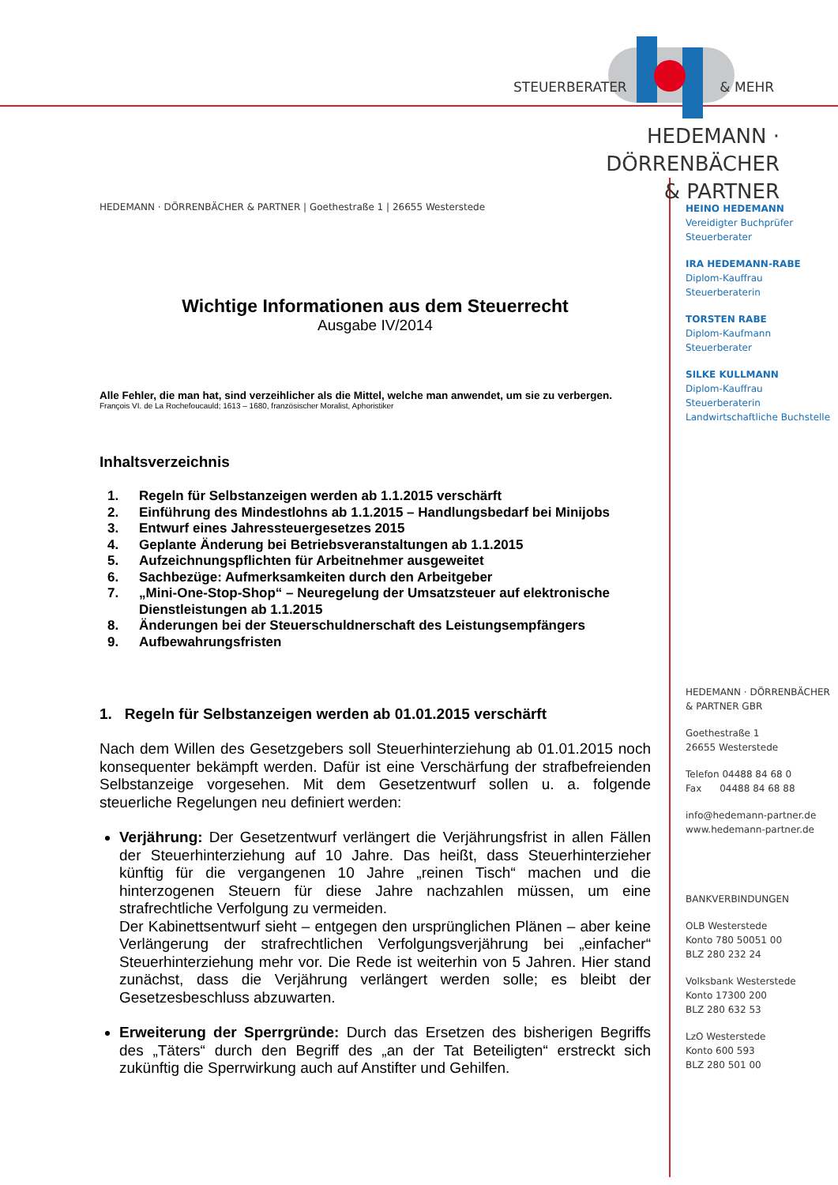STEUERBERATER & MEHR
HEDEMANN · DÖRRENBÄCHER
& PARTNER
HEDEMANN · DÖRRENBÄCHER & PARTNER | Goethestraße 1 | 26655 Westerstede
Wichtige Informationen aus dem Steuerrecht
Ausgabe IV/2014
Alle Fehler, die man hat, sind verzeihlicher als die Mittel, welche man anwendet, um sie zu verbergen.
François VI. de La Rochefoucauld; 1613 – 1680, französischer Moralist, Aphoristiker
Inhaltsverzeichnis
1. Regeln für Selbstanzeigen werden ab 1.1.2015 verschärft
2. Einführung des Mindestlohns ab 1.1.2015 – Handlungsbedarf bei Minijobs
3. Entwurf eines Jahressteuergesetzes 2015
4. Geplante Änderung bei Betriebsveranstaltungen ab 1.1.2015
5. Aufzeichnungspflichten für Arbeitnehmer ausgeweitet
6. Sachbezüge: Aufmerksamkeiten durch den Arbeitgeber
7. „Mini-One-Stop-Shop“ – Neuregelung der Umsatzsteuer auf elektronische Dienstleistungen ab 1.1.2015
8. Änderungen bei der Steuerschuldnerschaft des Leistungsempfängers
9. Aufbewahrungsfristen
1. Regeln für Selbstanzeigen werden ab 01.01.2015 verschärft
Nach dem Willen des Gesetzgebers soll Steuerhinterziehung ab 01.01.2015 noch konsequenter bekämpft werden. Dafür ist eine Verschärfung der strafbefreienden Selbstanzeige vorgesehen. Mit dem Gesetzentwurf sollen u. a. folgende steuerliche Regelungen neu definiert werden:
Verjährung: Der Gesetzentwurf verlängert die Verjährungsfrist in allen Fällen der Steuerhinterziehung auf 10 Jahre. Das heißt, dass Steuerhinterzieher künftig für die vergangenen 10 Jahre „reinen Tisch“ machen und die hinterzogenen Steuern für diese Jahre nachzahlen müssen, um eine strafrechtliche Verfolgung zu vermeiden.
Der Kabinettsentwurf sieht – entgegen den ursprünglichen Plänen – aber keine Verlängerung der strafrechtlichen Verfolgungsverjährung bei „einfacher“ Steuerhinterziehung mehr vor. Die Rede ist weiterhin von 5 Jahren. Hier stand zunächst, dass die Verjährung verlängert werden solle; es bleibt der Gesetzesbeschluss abzuwarten.
Erweiterung der Sperrgründe: Durch das Ersetzen des bisherigen Begriffs des „Täters“ durch den Begriff des „an der Tat Beteiligten“ erstreckt sich zukünftig die Sperrwirkung auch auf Anstifter und Gehilfen.
HEINO HEDEMANN
Vereidigter Buchprüfer
Steuerberater
IRA HEDEMANN-RABE
Diplom-Kauffrau
Steuerberaterin
TORSTEN RABE
Diplom-Kaufmann
Steuerberater
SILKE KULLMANN
Diplom-Kauffrau
Steuerberaterin
Landwirtschaftliche Buchstelle
HEDEMANN · DÖRRENBÄCHER
& PARTNER GBR
Goethestraße 1
26655 Westerstede
Telefon 04488 84 68 0
Fax 04488 84 68 88
info@hedemann-partner.de
www.hedemann-partner.de
BANKVERBINDUNGEN
OLB Westerstede
Konto 780 50051 00
BLZ 280 232 24
Volksbank Westerstede
Konto 17300 200
BLZ 280 632 53
LzO Westerstede
Konto 600 593
BLZ 280 501 00